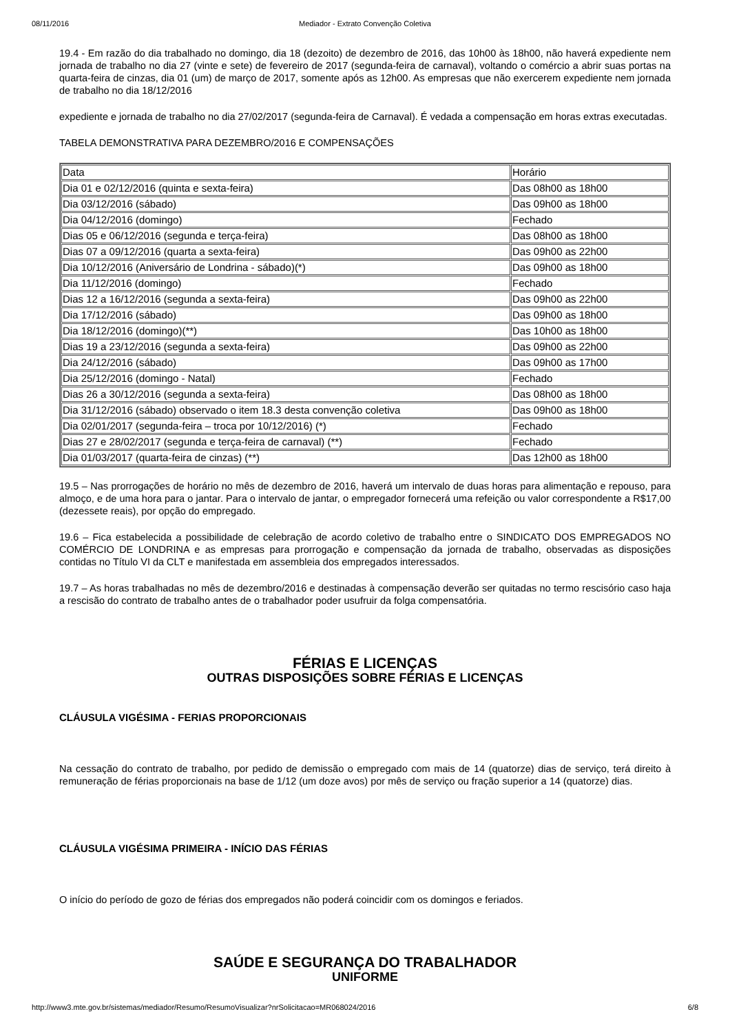08/11/2016 Mediador - Extrato Convenção Coletiva
19.4 - Em razão do dia trabalhado no domingo, dia 18 (dezoito) de dezembro de 2016, das 10h00 às 18h00, não haverá expediente nem jornada de trabalho no dia 27 (vinte e sete) de fevereiro de 2017 (segunda-feira de carnaval), voltando o comércio a abrir suas portas na quarta-feira de cinzas, dia 01 (um) de março de 2017, somente após as 12h00. As empresas que não exercerem expediente nem jornada de trabalho no dia 18/12/2016
expediente e jornada de trabalho no dia 27/02/2017 (segunda-feira de Carnaval). É vedada a compensação em horas extras executadas.
TABELA DEMONSTRATIVA PARA DEZEMBRO/2016 E COMPENSAÇÕES
| Data | Horário |
| Dia 01 e 02/12/2016 (quinta e sexta-feira) | Das 08h00 as 18h00 |
| Dia 03/12/2016 (sábado) | Das 09h00 as 18h00 |
| Dia 04/12/2016 (domingo) | Fechado |
| Dias 05 e 06/12/2016 (segunda e terça-feira) | Das 08h00 as 18h00 |
| Dias 07 a 09/12/2016 (quarta a sexta-feira) | Das 09h00 as 22h00 |
| Dia 10/12/2016 (Aniversário de Londrina - sábado)(*) | Das 09h00 as 18h00 |
| Dia 11/12/2016 (domingo) | Fechado |
| Dias 12 a 16/12/2016 (segunda a sexta-feira) | Das 09h00 as 22h00 |
| Dia 17/12/2016 (sábado) | Das 09h00 as 18h00 |
| Dia 18/12/2016 (domingo)(**) | Das 10h00 as 18h00 |
| Dias 19 a 23/12/2016 (segunda a sexta-feira) | Das 09h00 as 22h00 |
| Dia 24/12/2016 (sábado) | Das 09h00 as 17h00 |
| Dia 25/12/2016 (domingo - Natal) | Fechado |
| Dias 26 a 30/12/2016 (segunda a sexta-feira) | Das 08h00 as 18h00 |
| Dia 31/12/2016 (sábado) observado o item 18.3 desta convenção coletiva | Das 09h00 as 18h00 |
| Dia 02/01/2017 (segunda-feira – troca por 10/12/2016) (*) | Fechado |
| Dias 27 e 28/02/2017 (segunda e terça-feira de carnaval) (**) | Fechado |
| Dia 01/03/2017 (quarta-feira de cinzas) (**) | Das 12h00 as 18h00 |
19.5 – Nas prorrogações de horário no mês de dezembro de 2016, haverá um intervalo de duas horas para alimentação e repouso, para almoço, e de uma hora para o jantar. Para o intervalo de jantar, o empregador fornecerá uma refeição ou valor correspondente a R$17,00 (dezessete reais), por opção do empregado.
19.6 – Fica estabelecida a possibilidade de celebração de acordo coletivo de trabalho entre o SINDICATO DOS EMPREGADOS NO COMÉRCIO DE LONDRINA e as empresas para prorrogação e compensação da jornada de trabalho, observadas as disposições contidas no Título VI da CLT e manifestada em assembleia dos empregados interessados.
19.7 – As horas trabalhadas no mês de dezembro/2016 e destinadas à compensação deverão ser quitadas no termo rescisório caso haja a rescisão do contrato de trabalho antes de o trabalhador poder usufruir da folga compensatória.
FÉRIAS E LICENÇAS
OUTRAS DISPOSIÇÕES SOBRE FÉRIAS E LICENÇAS
CLÁUSULA VIGÉSIMA - FERIAS PROPORCIONAIS
Na cessação do contrato de trabalho, por pedido de demissão o empregado com mais de 14 (quatorze) dias de serviço, terá direito à remuneração de férias proporcionais na base de 1/12 (um doze avos) por mês de serviço ou fração superior a 14 (quatorze) dias.
CLÁUSULA VIGÉSIMA PRIMEIRA - INÍCIO DAS FÉRIAS
O início do período de gozo de férias dos empregados não poderá coincidir com os domingos e feriados.
SAÚDE E SEGURANÇA DO TRABALHADOR
UNIFORME
http://www3.mte.gov.br/sistemas/mediador/Resumo/ResumoVisualizar?nrSolicitacao=MR068024/2016 6/8